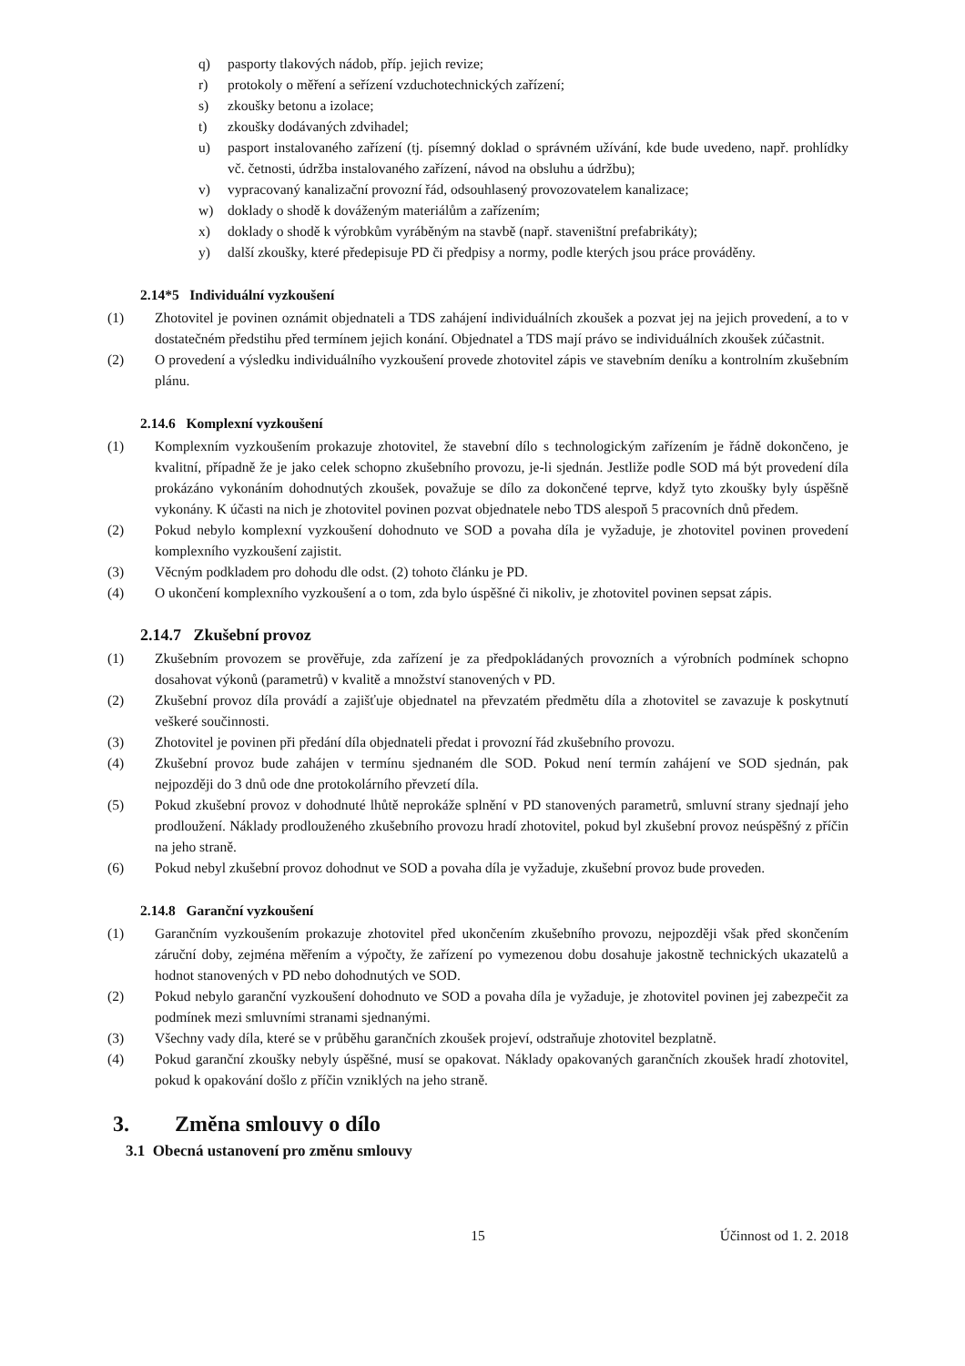q) pasporty tlakových nádob, příp. jejich revize;
r) protokoly o měření a seřízení vzduchotechnických zařízení;
s) zkoušky betonu a izolace;
t) zkoušky dodávaných zdvihadel;
u) pasport instalovaného zařízení (tj. písemný doklad o správném užívání, kde bude uvedeno, např. prohlídky vč. četnosti, údržba instalovaného zařízení, návod na obsluhu a údržbu);
v) vypracovaný kanalizační provozní řád, odsouhlasený provozovatelem kanalizace;
w) doklady o shodě k dováženým materiálům a zařízením;
x) doklady o shodě k výrobkům vyráběným na stavbě (např. staveništní prefabrikáty);
y) další zkoušky, které předepisuje PD či předpisy a normy, podle kterých jsou práce prováděny.
2.14*5 Individuální vyzkoušení
(1) Zhotovitel je povinen oznámit objednateli a TDS zahájení individuálních zkoušek a pozvat jej na jejich provedení, a to v dostatečném předstihu před termínem jejich konání. Objednatel a TDS mají právo se individuálních zkoušek zúčastnit.
(2) O provedení a výsledku individuálního vyzkoušení provede zhotovitel zápis ve stavebním deníku a kontrolním zkušebním plánu.
2.14.6 Komplexní vyzkoušení
(1) Komplexním vyzkoušením prokazuje zhotovitel, že stavební dílo s technologickým zařízením je řádně dokončeno, je kvalitní, případně že je jako celek schopno zkušebního provozu, je-li sjednán. Jestliže podle SOD má být provedení díla prokázáno vykonáním dohodnutých zkoušek, považuje se dílo za dokončené teprve, když tyto zkoušky byly úspěšně vykonány. K účasti na nich je zhotovitel povinen pozvat objednatele nebo TDS alespoň 5 pracovních dnů předem.
(2) Pokud nebylo komplexní vyzkoušení dohodnuto ve SOD a povaha díla je vyžaduje, je zhotovitel povinen provedení komplexního vyzkoušení zajistit.
(3) Věcným podkladem pro dohodu dle odst. (2) tohoto článku je PD.
(4) O ukončení komplexního vyzkoušení a o tom, zda bylo úspěšné či nikoliv, je zhotovitel povinen sepsat zápis.
2.14.7 Zkušební provoz
(1) Zkušebním provozem se prověřuje, zda zařízení je za předpokládaných provozních a výrobních podmínek schopno dosahovat výkonů (parametrů) v kvalitě a množství stanovených v PD.
(2) Zkušební provoz díla provádí a zajišťuje objednatel na převzatém předmětu díla a zhotovitel se zavazuje k poskytnutí veškeré součinnosti.
(3) Zhotovitel je povinen při předání díla objednateli předat i provozní řád zkušebního provozu.
(4) Zkušební provoz bude zahájen v termínu sjednaném dle SOD. Pokud není termín zahájení ve SOD sjednán, pak nejpozději do 3 dnů ode dne protokolárního převzetí díla.
(5) Pokud zkušební provoz v dohodnuté lhůtě neprokáže splnění v PD stanovených parametrů, smluvní strany sjednají jeho prodloužení. Náklady prodlouženého zkušebního provozu hradí zhotovitel, pokud byl zkušební provoz neúspěšný z příčin na jeho straně.
(6) Pokud nebyl zkušební provoz dohodnut ve SOD a povaha díla je vyžaduje, zkušební provoz bude proveden.
2.14.8 Garanční vyzkoušení
(1) Garančním vyzkoušením prokazuje zhotovitel před ukončením zkušebního provozu, nejpozději však před skončením záruční doby, zejména měřením a výpočty, že zařízení po vymezenou dobu dosahuje jakostně technických ukazatelů a hodnot stanovených v PD nebo dohodnutých ve SOD.
(2) Pokud nebylo garanční vyzkoušení dohodnuto ve SOD a povaha díla je vyžaduje, je zhotovitel povinen jej zabezpečit za podmínek mezi smluvními stranami sjednanými.
(3) Všechny vady díla, které se v průběhu garančních zkoušek projeví, odstraňuje zhotovitel bezplatně.
(4) Pokud garanční zkoušky nebyly úspěšné, musí se opakovat. Náklady opakovaných garančních zkoušek hradí zhotovitel, pokud k opakování došlo z příčin vzniklých na jeho straně.
3. Změna smlouvy o dílo
3.1 Obecná ustanovení pro změnu smlouvy
15 Účinnost od 1. 2. 2018